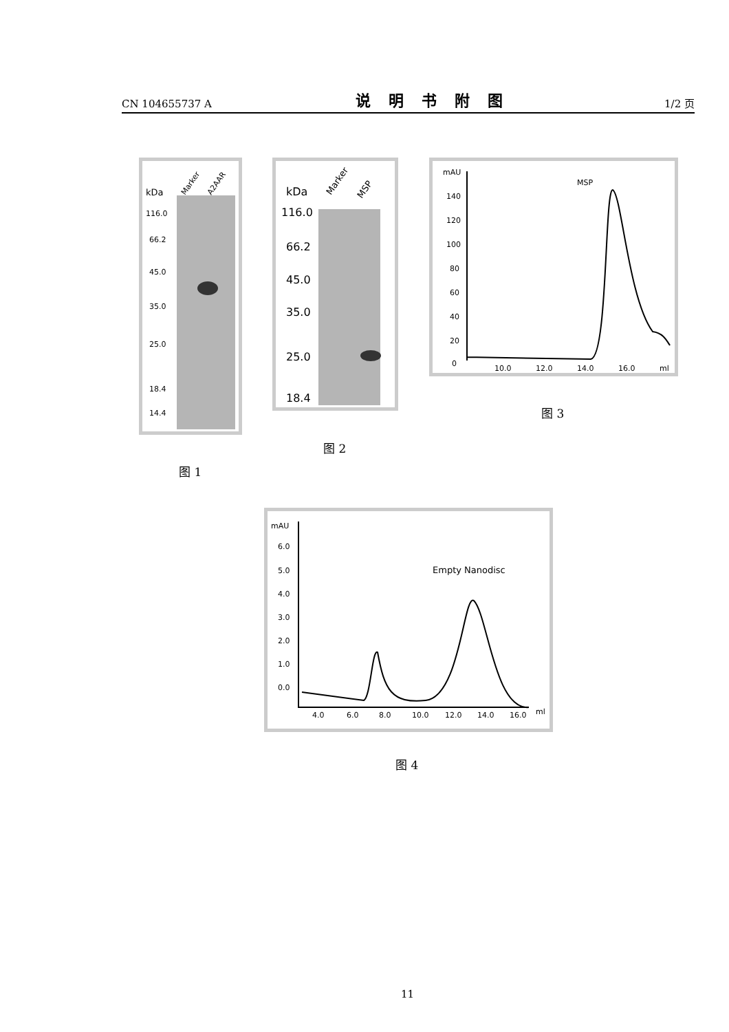CN 104655737 A 说明书附图 1/2 页
kDa
Marker
A2AAR
116.0
66.2
45.0
35.0
25.0
18.4
14.4
图 1
kDa
Marker
MSP
116.0
66.2
45.0
35.0
25.0
18.4
图 2
mAU
MSP
140
120
100
80
60
40
20
0
10.0
12.0
14.0
16.0
ml
图 3
mAU
Empty Nanodisc
6.0
5.0
4.0
3.0
2.0
1.0
0.0
4.0
6.0
8.0
10.0
12.0
14.0
16.0
ml
图 4
11